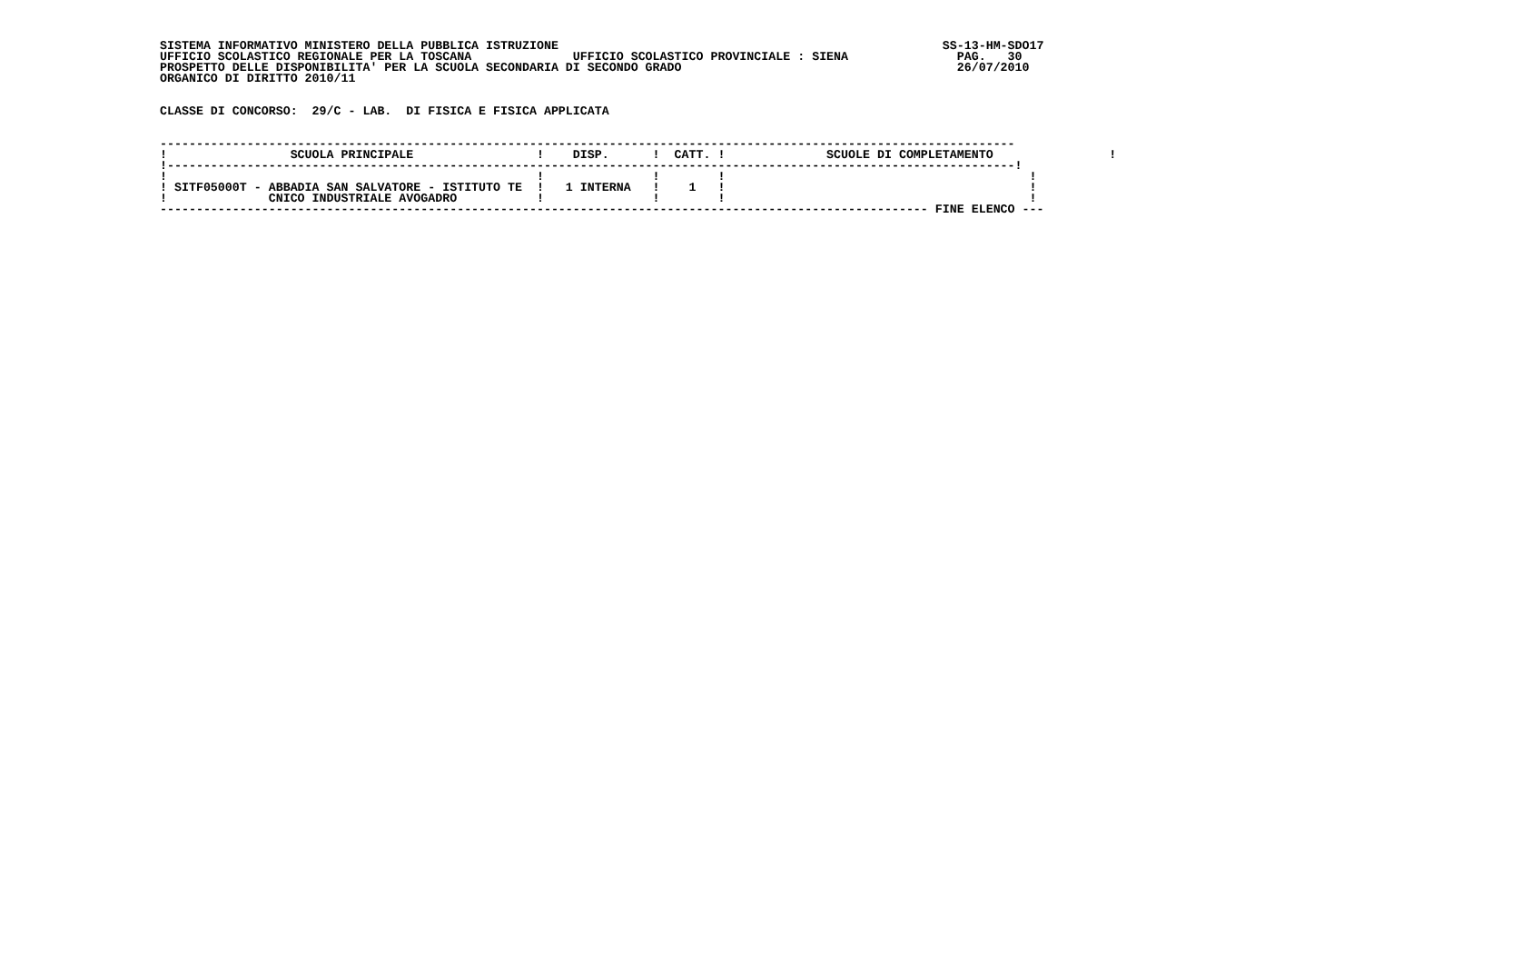SISTEMA INFORMATIVO MINISTERO DELLA PUBBLICA ISTRUZIONE                                                     SS-13-HM-SDO17
UFFICIO SCOLASTICO REGIONALE PER LA TOSCANA              UFFICIO SCOLASTICO PROVINCIALE : SIENA               PAG.   30
PROSPETTO DELLE DISPONIBILITA' PER LA SCUOLA SECONDARIA DI SECONDO GRADO                                      26/07/2010
ORGANICO DI DIRITTO 2010/11


CLASSE DI CONCORSO:  29/C - LAB.  DI FISICA E FISICA APPLICATA


----------------------------------------------------------------------------------------------------------------------
!                 SCUOLA PRINCIPALE                 !    DISP.      !  CATT. !              SCUOLE DI COMPLETAMENTO                !
!---------------------------------------------------------------------------------------------------------------------!
!                                                   !               !        !                                          !
! SITF05000T - ABBADIA SAN SALVATORE - ISTITUTO TE  !   1 INTERNA   !    1   !                                          !
!              CNICO INDUSTRIALE AVOGADRO           !               !        !                                          !
---------------------------------------------------------------------------------------------------------- FINE ELENCO ---